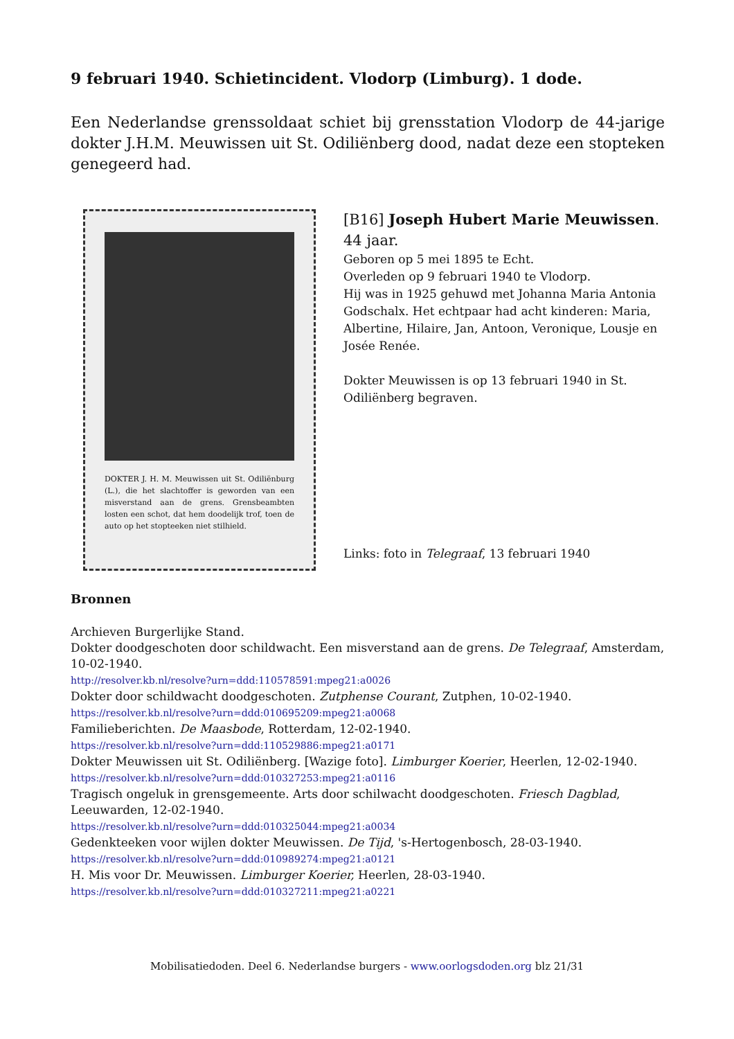9 februari 1940. Schietincident. Vlodorp (Limburg). 1 dode.
Een Nederlandse grenssoldaat schiet bij grensstation Vlodorp de 44-jarige dokter J.H.M. Meuwissen uit St. Odiliënberg dood, nadat deze een stopteken genegeerd had.
DOKTER J. H. M. Meuwissen uit St. Odiliënburg (L.), die het slachtoffer is geworden van een misverstand aan de grens. Grensbeambten losten een schot, dat hem doodelijk trof, toen de auto op het stopteeken niet stilhield.
[B16] Joseph Hubert Marie Meuwissen.
44 jaar.
Geboren op 5 mei 1895 te Echt.
Overleden op 9 februari 1940 te Vlodorp.
Hij was in 1925 gehuwd met Johanna Maria Antonia Godschalx. Het echtpaar had acht kinderen: Maria, Albertine, Hilaire, Jan, Antoon, Veronique, Lousje en Josée Renée.
Dokter Meuwissen is op 13 februari 1940 in St. Odiliënberg begraven.
Links: foto in Telegraaf, 13 februari 1940
Bronnen
Archieven Burgerlijke Stand.
Dokter doodgeschoten door schildwacht. Een misverstand aan de grens. De Telegraaf, Amsterdam, 10-02-1940.
http://resolver.kb.nl/resolve?urn=ddd:110578591:mpeg21:a0026
Dokter door schildwacht doodgeschoten. Zutphense Courant, Zutphen, 10-02-1940.
https://resolver.kb.nl/resolve?urn=ddd:010695209:mpeg21:a0068
Familieberichten. De Maasbode, Rotterdam, 12-02-1940.
https://resolver.kb.nl/resolve?urn=ddd:110529886:mpeg21:a0171
Dokter Meuwissen uit St. Odiliënberg. [Wazige foto]. Limburger Koerier, Heerlen, 12-02-1940.
https://resolver.kb.nl/resolve?urn=ddd:010327253:mpeg21:a0116
Tragisch ongeluk in grensgemeente. Arts door schilwacht doodgeschoten. Friesch Dagblad, Leeuwarden, 12-02-1940.
https://resolver.kb.nl/resolve?urn=ddd:010325044:mpeg21:a0034
Gedenkteeken voor wijlen dokter Meuwissen. De Tijd, 's-Hertogenbosch, 28-03-1940.
https://resolver.kb.nl/resolve?urn=ddd:010989274:mpeg21:a0121
H. Mis voor Dr. Meuwissen. Limburger Koerier, Heerlen, 28-03-1940.
https://resolver.kb.nl/resolve?urn=ddd:010327211:mpeg21:a0221
Mobilisatiedoden. Deel 6. Nederlandse burgers - www.oorlogsdoden.org blz 21/31